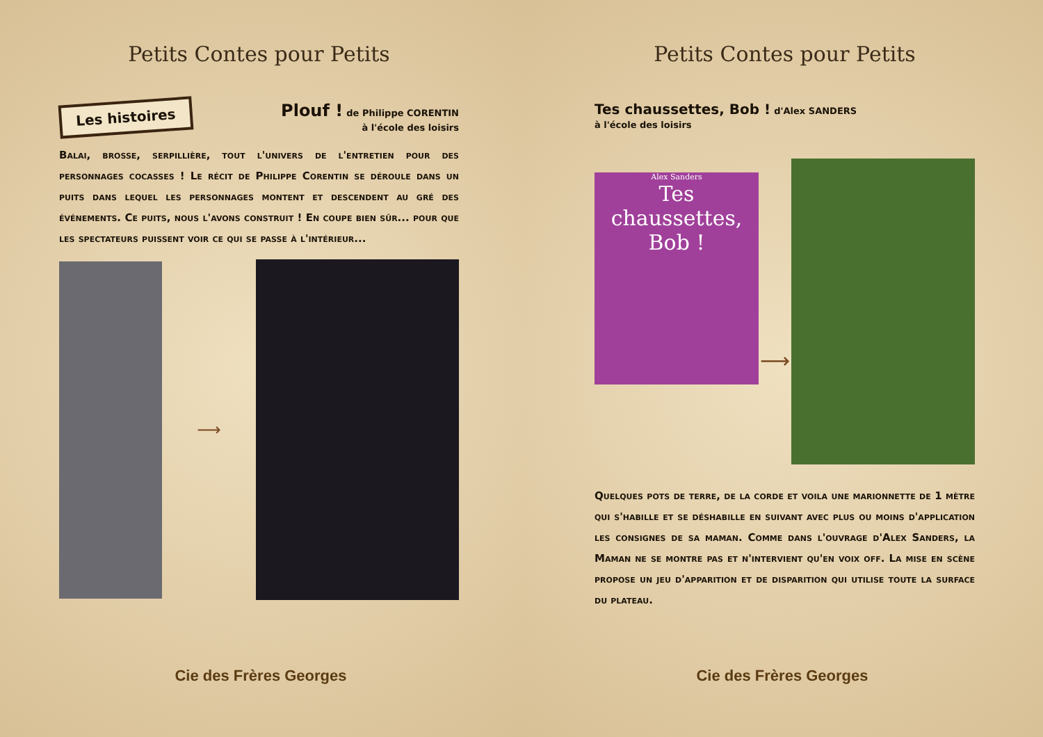Petits Contes pour Petits
Les histoires
Plouf ! de Philippe CORENTIN
à l'école des loisirs
Balai, brosse, serpillière, tout l'univers de l'entretien pour des personnages cocasses ! Le récit de Philippe Corentin se déroule dans un puits dans lequel les personnages montent et descendent au gré des événements. Ce puits, nous l'avons construit ! En coupe bien sûr... pour que les spectateurs puissent voir ce qui se passe à l'intérieur...
⟶
Cie des Frères Georges
Petits Contes pour Petits
Tes chaussettes, Bob ! d'Alex SANDERS
à l'école des loisirs
Alex Sanders
Tes chaussettes,
Bob !
⟶
Quelques pots de terre, de la corde et voila une marionnette de 1 mètre qui s'habille et se déshabille en suivant avec plus ou moins d'application les consignes de sa maman. Comme dans l'ouvrage d'Alex Sanders, la Maman ne se montre pas et n'intervient qu'en voix off. La mise en scène propose un jeu d'apparition et de disparition qui utilise toute la surface du plateau.
Cie des Frères Georges